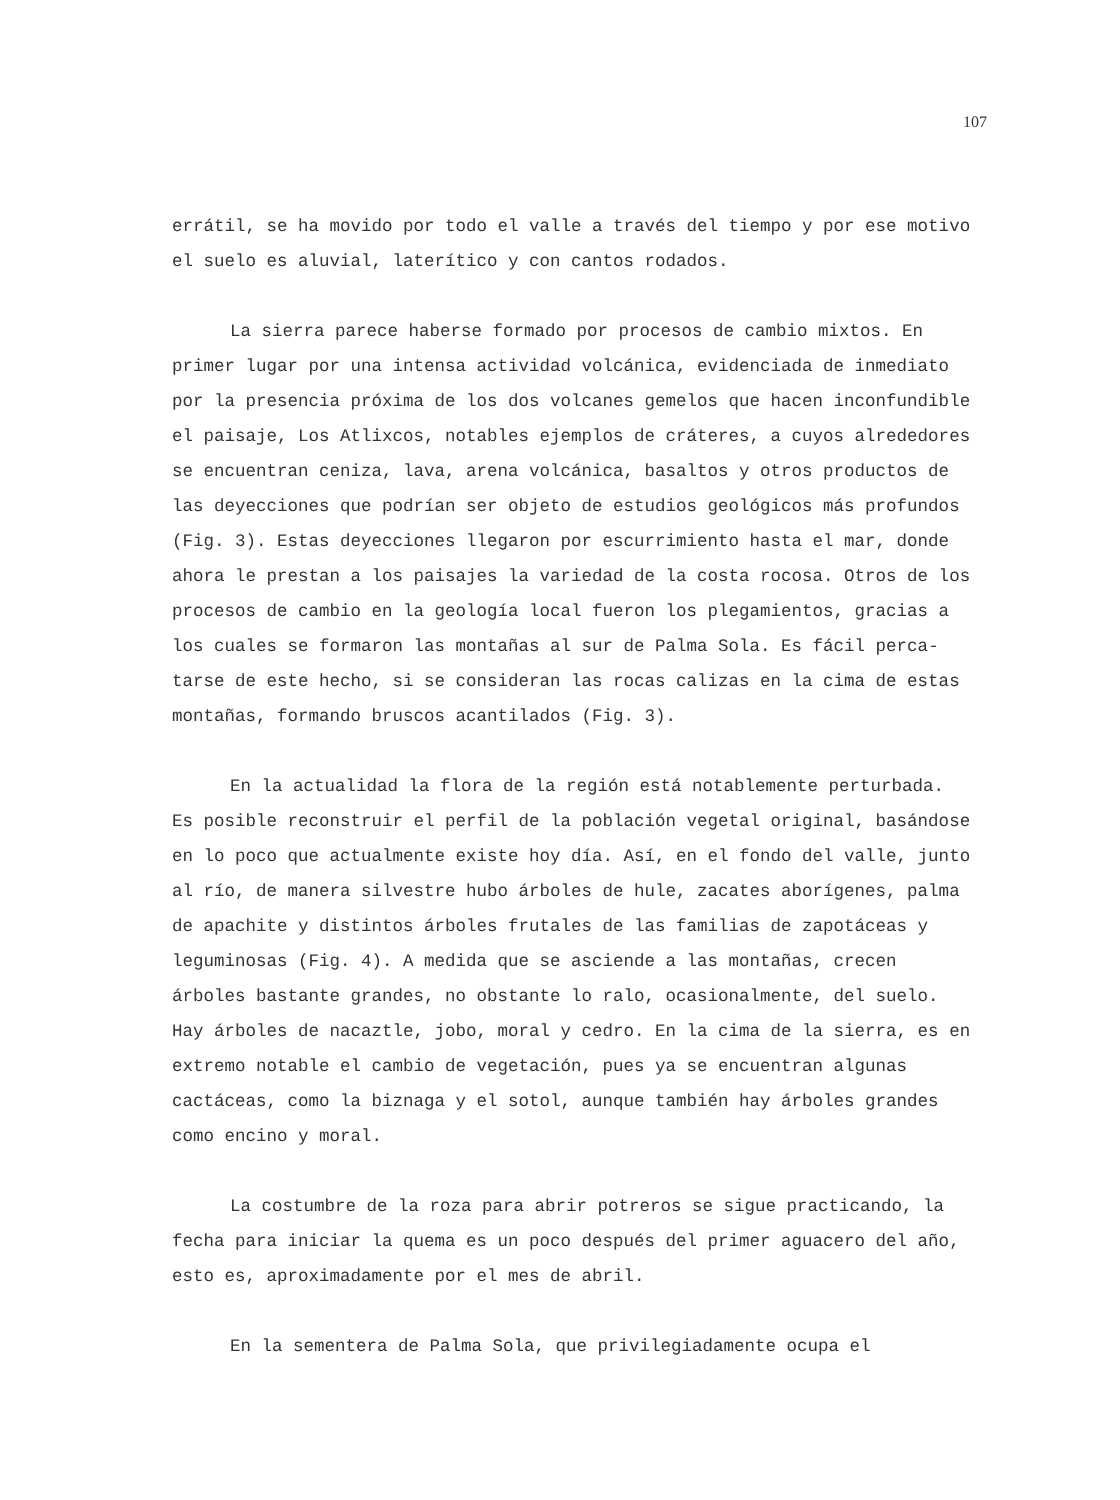107
errátil, se ha movido por todo el valle a través del tiempo y por ese motivo el suelo es aluvial, laterítico y con cantos rodados.
La sierra parece haberse formado por procesos de cambio mixtos. En primer lugar por una intensa actividad volcánica, evidenciada de inmediato por la presencia próxima de los dos volcanes gemelos que ha­cen inconfundible el paisaje, Los Atlixcos, notables ejemplos de crá­teres, a cuyos alrededores se encuentran ceniza, lava, arena volcáni­ca, basaltos y otros productos de las deyecciones que podrían ser objeto de estudios geológicos más profundos (Fig. 3). Estas deyeccio­nes llegaron por escurrimiento hasta el mar, donde ahora le prestan a los paisajes la variedad de la costa rocosa. Otros de los procesos de cambio en la geología local fueron los plegamientos, gracias a los cuales se formaron las montañas al sur de Palma Sola. Es fácil perca­tarse de este hecho, si se consideran las rocas calizas en la cima de estas montañas, formando bruscos acantilados (Fig. 3).
En la actualidad la flora de la región está notablemente pertur­bada. Es posible reconstruir el perfil de la población vegetal origi­nal, basándose en lo poco que actualmente existe hoy día. Así, en el fondo del valle, junto al río, de manera silvestre hubo árboles de hule, zacates aborígenes, palma de apachite y distintos árboles fru­tales de las familias de zapotáceas y leguminosas (Fig. 4). A medi­da que se asciende a las montañas, crecen árboles bastante grandes, no obstante lo ralo, ocasionalmente, del suelo. Hay árboles de nacaz­tle, jobo, moral y cedro. En la cima de la sierra, es en extremo no­table el cambio de vegetación, pues ya se encuentran algunas cactá­ceas, como la biznaga y el sotol, aunque también hay árboles gran­des como encino y moral.
La costumbre de la roza para abrir potreros se sigue practican­do, la fecha para iniciar la quema es un poco después del primer aguacero del año, esto es, aproximadamente por el mes de abril.
En la sementera de Palma Sola, que privilegiadamente ocupa el